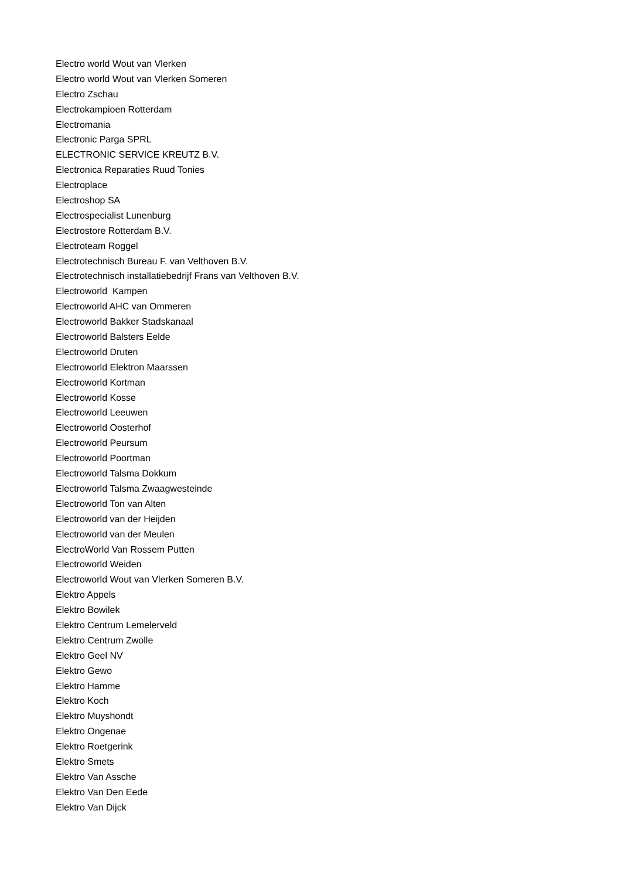Electro world Wout van Vlerken
Electro world Wout van Vlerken Someren
Electro Zschau
Electrokampioen Rotterdam
Electromania
Electronic Parga SPRL
ELECTRONIC SERVICE KREUTZ B.V.
Electronica Reparaties Ruud Tonies
Electroplace
Electroshop SA
Electrospecialist Lunenburg
Electrostore Rotterdam B.V.
Electroteam Roggel
Electrotechnisch Bureau F. van Velthoven B.V.
Electrotechnisch installatiebedrijf Frans van Velthoven B.V.
Electroworld Kampen
Electroworld AHC van Ommeren
Electroworld Bakker Stadskanaal
Electroworld Balsters Eelde
Electroworld Druten
Electroworld Elektron Maarssen
Electroworld Kortman
Electroworld Kosse
Electroworld Leeuwen
Electroworld Oosterhof
Electroworld Peursum
Electroworld Poortman
Electroworld Talsma Dokkum
Electroworld Talsma Zwaagwesteinde
Electroworld Ton van Alten
Electroworld van der Heijden
Electroworld van der Meulen
ElectroWorld Van Rossem Putten
Electroworld Weiden
Electroworld Wout van Vlerken Someren B.V.
Elektro Appels
Elektro Bowilek
Elektro Centrum Lemelerveld
Elektro Centrum Zwolle
Elektro Geel NV
Elektro Gewo
Elektro Hamme
Elektro Koch
Elektro Muyshondt
Elektro Ongenae
Elektro Roetgerink
Elektro Smets
Elektro Van Assche
Elektro Van Den Eede
Elektro Van Dijck